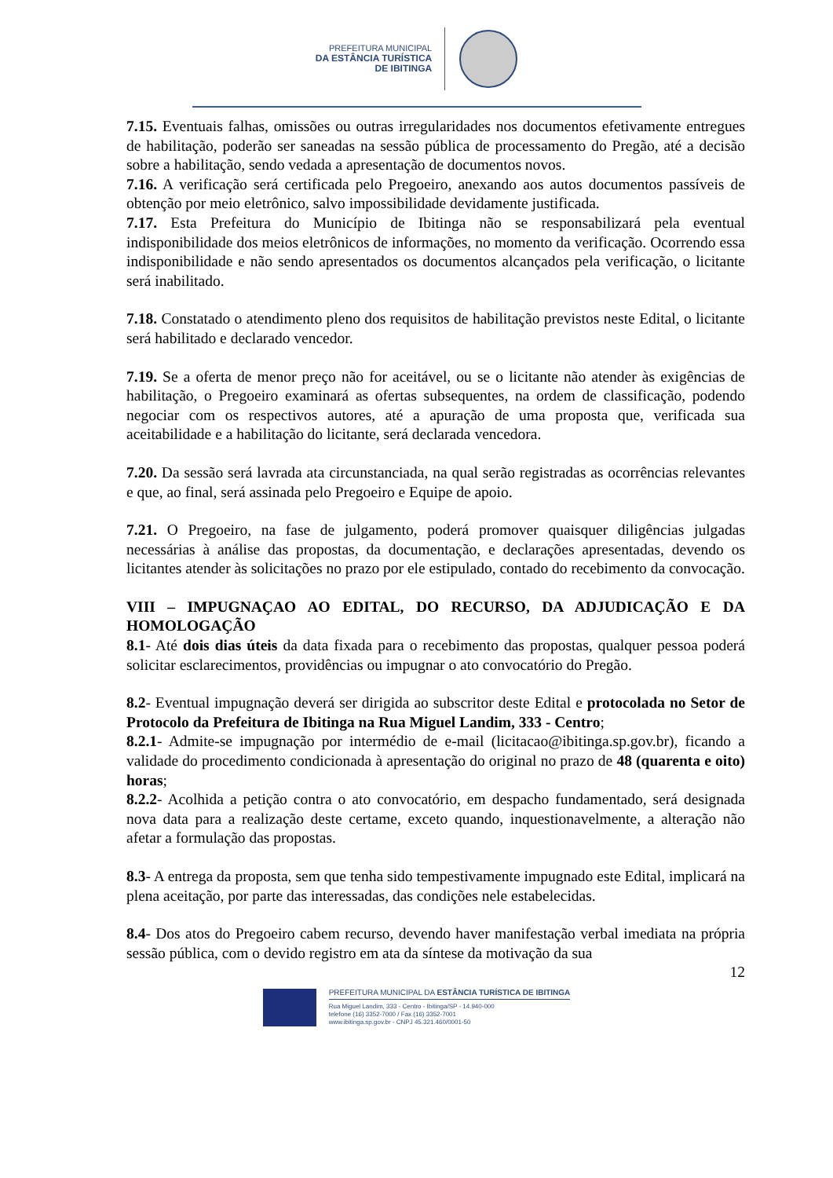PREFEITURA MUNICIPAL
DA ESTÂNCIA TURÍSTICA
DE IBITINGA
7.15. Eventuais falhas, omissões ou outras irregularidades nos documentos efetivamente entregues de habilitação, poderão ser saneadas na sessão pública de processamento do Pregão, até a decisão sobre a habilitação, sendo vedada a apresentação de documentos novos.
7.16. A verificação será certificada pelo Pregoeiro, anexando aos autos documentos passíveis de obtenção por meio eletrônico, salvo impossibilidade devidamente justificada.
7.17. Esta Prefeitura do Município de Ibitinga não se responsabilizará pela eventual indisponibilidade dos meios eletrônicos de informações, no momento da verificação. Ocorrendo essa indisponibilidade e não sendo apresentados os documentos alcançados pela verificação, o licitante será inabilitado.
7.18. Constatado o atendimento pleno dos requisitos de habilitação previstos neste Edital, o licitante será habilitado e declarado vencedor.
7.19. Se a oferta de menor preço não for aceitável, ou se o licitante não atender às exigências de habilitação, o Pregoeiro examinará as ofertas subsequentes, na ordem de classificação, podendo negociar com os respectivos autores, até a apuração de uma proposta que, verificada sua aceitabilidade e a habilitação do licitante, será declarada vencedora.
7.20. Da sessão será lavrada ata circunstanciada, na qual serão registradas as ocorrências relevantes e que, ao final, será assinada pelo Pregoeiro e Equipe de apoio.
7.21. O Pregoeiro, na fase de julgamento, poderá promover quaisquer diligências julgadas necessárias à análise das propostas, da documentação, e declarações apresentadas, devendo os licitantes atender às solicitações no prazo por ele estipulado, contado do recebimento da convocação.
VIII – IMPUGNAÇAO AO EDITAL, DO RECURSO, DA ADJUDICAÇÃO E DA HOMOLOGAÇÃO
8.1- Até dois dias úteis da data fixada para o recebimento das propostas, qualquer pessoa poderá solicitar esclarecimentos, providências ou impugnar o ato convocatório do Pregão.
8.2- Eventual impugnação deverá ser dirigida ao subscritor deste Edital e protocolada no Setor de Protocolo da Prefeitura de Ibitinga na Rua Miguel Landim, 333 - Centro;
8.2.1- Admite-se impugnação por intermédio de e-mail (licitacao@ibitinga.sp.gov.br), ficando a validade do procedimento condicionada à apresentação do original no prazo de 48 (quarenta e oito) horas;
8.2.2- Acolhida a petição contra o ato convocatório, em despacho fundamentado, será designada nova data para a realização deste certame, exceto quando, inquestionavelmente, a alteração não afetar a formulação das propostas.
8.3- A entrega da proposta, sem que tenha sido tempestivamente impugnado este Edital, implicará na plena aceitação, por parte das interessadas, das condições nele estabelecidas.
8.4- Dos atos do Pregoeiro cabem recurso, devendo haver manifestação verbal imediata na própria sessão pública, com o devido registro em ata da síntese da motivação da sua
12
PREFEITURA MUNICIPAL DA ESTÂNCIA TURÍSTICA DE IBITINGA
Rua Miguel Landim, 333 - Centro - Ibitinga/SP - 14.940-000
telefone (16) 3352-7000 / Fax (16) 3352-7001
www.ibitinga.sp.gov.br - CNPJ 45.321.460/0001-50